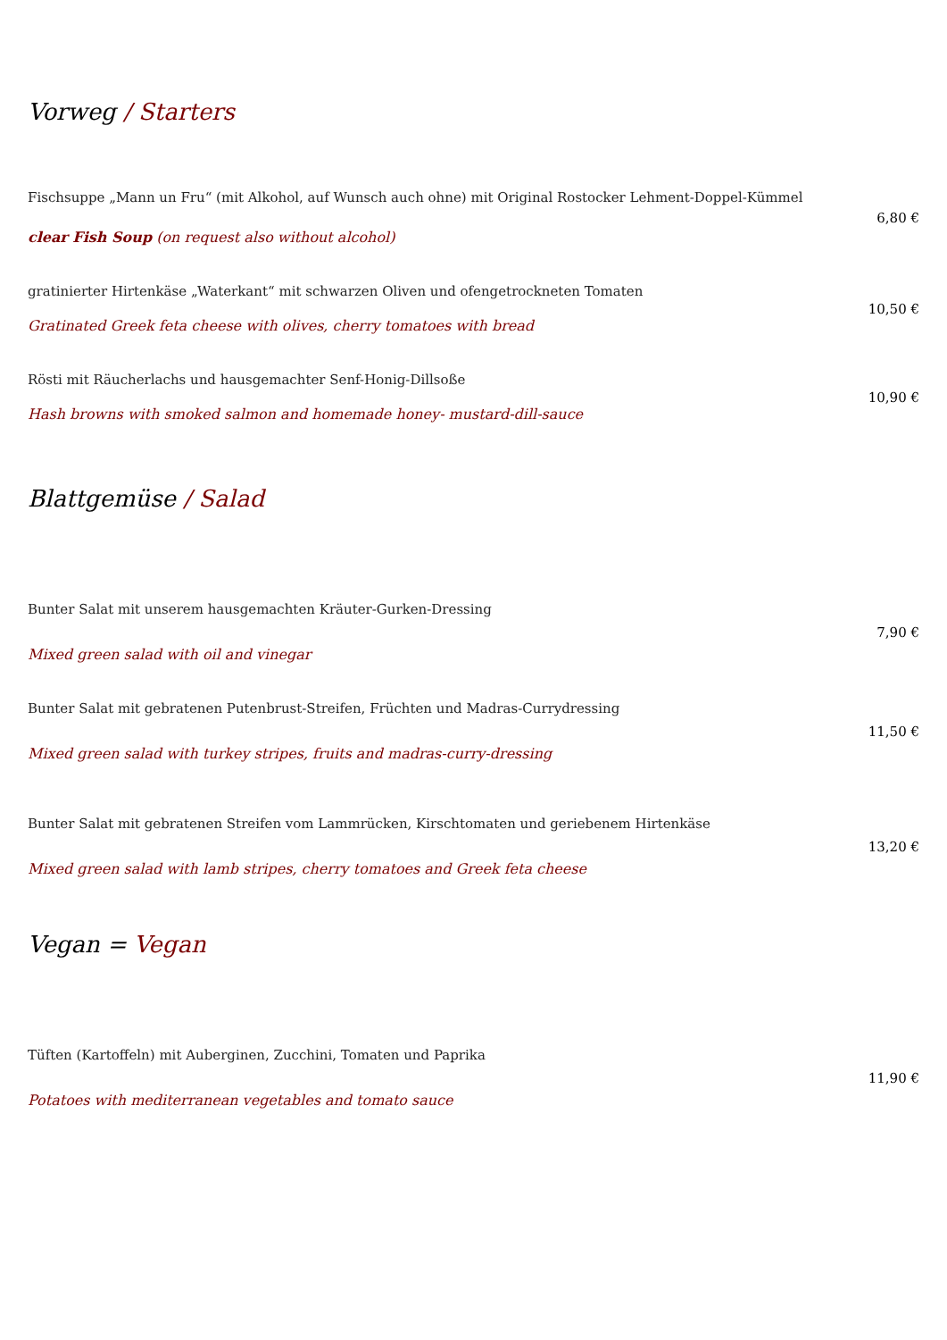Vorweg / Starters
Fischsuppe „Mann un Fru“ (mit Alkohol, auf Wunsch auch ohne) mit Original Rostocker Lehment-Doppel-Kümmel
clear Fish Soup (on request also without alcohol)
6,80 €
gratinierter Hirtenkäse „Waterkant“ mit schwarzen Oliven und ofengetrockneten Tomaten
Gratinated Greek feta cheese with olives, cherry tomatoes with bread
10,50 €
Rösti mit Räucherlachs und hausgemachter Senf-Honig-Dillsoße
Hash browns with smoked salmon and homemade honey- mustard-dill-sauce
10,90 €
Blattgemüse / Salad
Bunter Salat mit unserem hausgemachten Kräuter-Gurken-Dressing
Mixed green salad with oil and vinegar
7,90 €
Bunter Salat mit gebratenen Putenbrust-Streifen, Früchten und Madras-Currydressing
Mixed green salad with turkey stripes, fruits and madras-curry-dressing
11,50 €
Bunter Salat mit gebratenen Streifen vom Lammrücken, Kirschtomaten und geriebenem Hirtenkäse
Mixed green salad with lamb stripes, cherry tomatoes and Greek feta cheese
13,20 €
Vegan = Vegan
Tüften (Kartoffeln) mit Auberginen, Zucchini, Tomaten und Paprika
Potatoes with mediterranean vegetables and tomato sauce
11,90 €